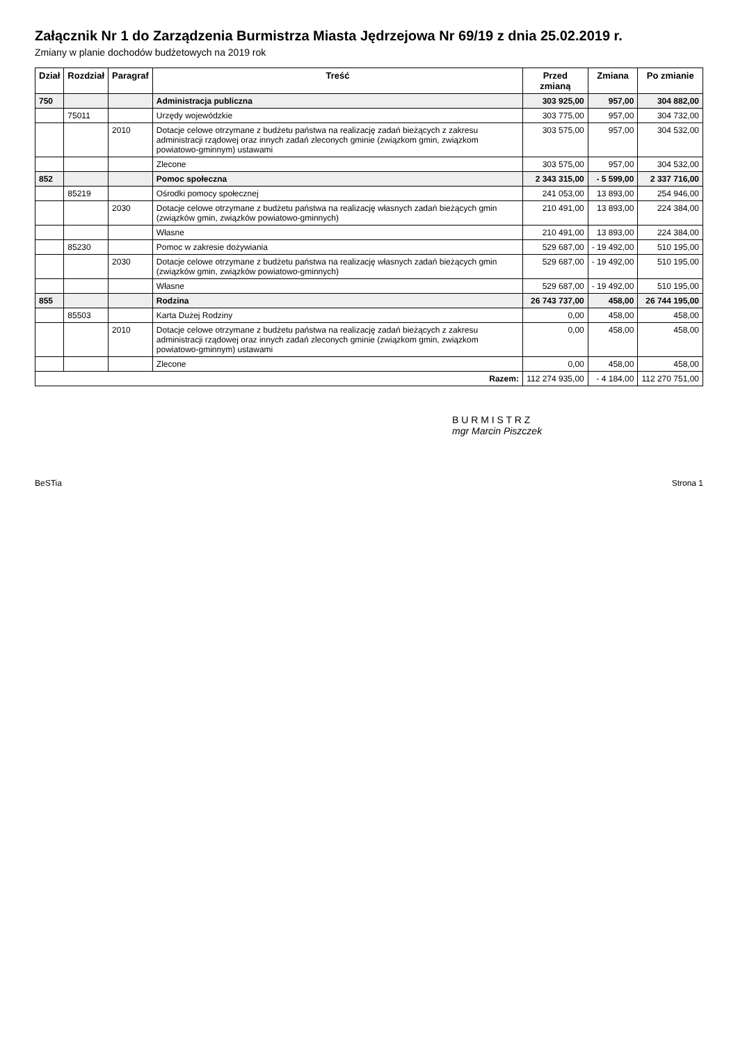Załącznik Nr 1 do Zarządzenia Burmistrza Miasta Jędrzejowa Nr 69/19 z dnia 25.02.2019 r.
Zmiany w planie dochodów budżetowych na 2019 rok
| Dział | Rozdział | Paragraf | Treść | Przed zmianą | Zmiana | Po zmianie |
| --- | --- | --- | --- | --- | --- | --- |
| 750 | | | Administracja publiczna | 303 925,00 | 957,00 | 304 882,00 |
| | 75011 | | Urzędy wojewódzkie | 303 775,00 | 957,00 | 304 732,00 |
| | | 2010 | Dotacje celowe otrzymane z budżetu państwa na realizację zadań bieżących z zakresu administracji rządowej oraz innych zadań zleconych gminie (związkom gmin, związkom powiatowo-gminnym) ustawami | 303 575,00 | 957,00 | 304 532,00 |
| | | | Zlecone | 303 575,00 | 957,00 | 304 532,00 |
| 852 | | | Pomoc społeczna | 2 343 315,00 | - 5 599,00 | 2 337 716,00 |
| | 85219 | | Ośrodki pomocy społecznej | 241 053,00 | 13 893,00 | 254 946,00 |
| | | 2030 | Dotacje celowe otrzymane z budżetu państwa na realizację własnych zadań bieżących gmin (związków gmin, związków powiatowo-gminnych) | 210 491,00 | 13 893,00 | 224 384,00 |
| | | | Własne | 210 491,00 | 13 893,00 | 224 384,00 |
| | 85230 | | Pomoc w zakresie dożywiania | 529 687,00 | - 19 492,00 | 510 195,00 |
| | | 2030 | Dotacje celowe otrzymane z budżetu państwa na realizację własnych zadań bieżących gmin (związków gmin, związków powiatowo-gminnych) | 529 687,00 | - 19 492,00 | 510 195,00 |
| | | | Własne | 529 687,00 | - 19 492,00 | 510 195,00 |
| 855 | | | Rodzina | 26 743 737,00 | 458,00 | 26 744 195,00 |
| | 85503 | | Karta Dużej Rodziny | 0,00 | 458,00 | 458,00 |
| | | 2010 | Dotacje celowe otrzymane z budżetu państwa na realizację zadań bieżących z zakresu administracji rządowej oraz innych zadań zleconych gminie (związkom gmin, związkom powiatowo-gminnym) ustawami | 0,00 | 458,00 | 458,00 |
| | | | Zlecone | 0,00 | 458,00 | 458,00 |
| Razem: | | | | 112 274 935,00 | - 4 184,00 | 112 270 751,00 |
B U R M I S T R Z
mgr Marcin Piszczek
BeSTia Strona 1